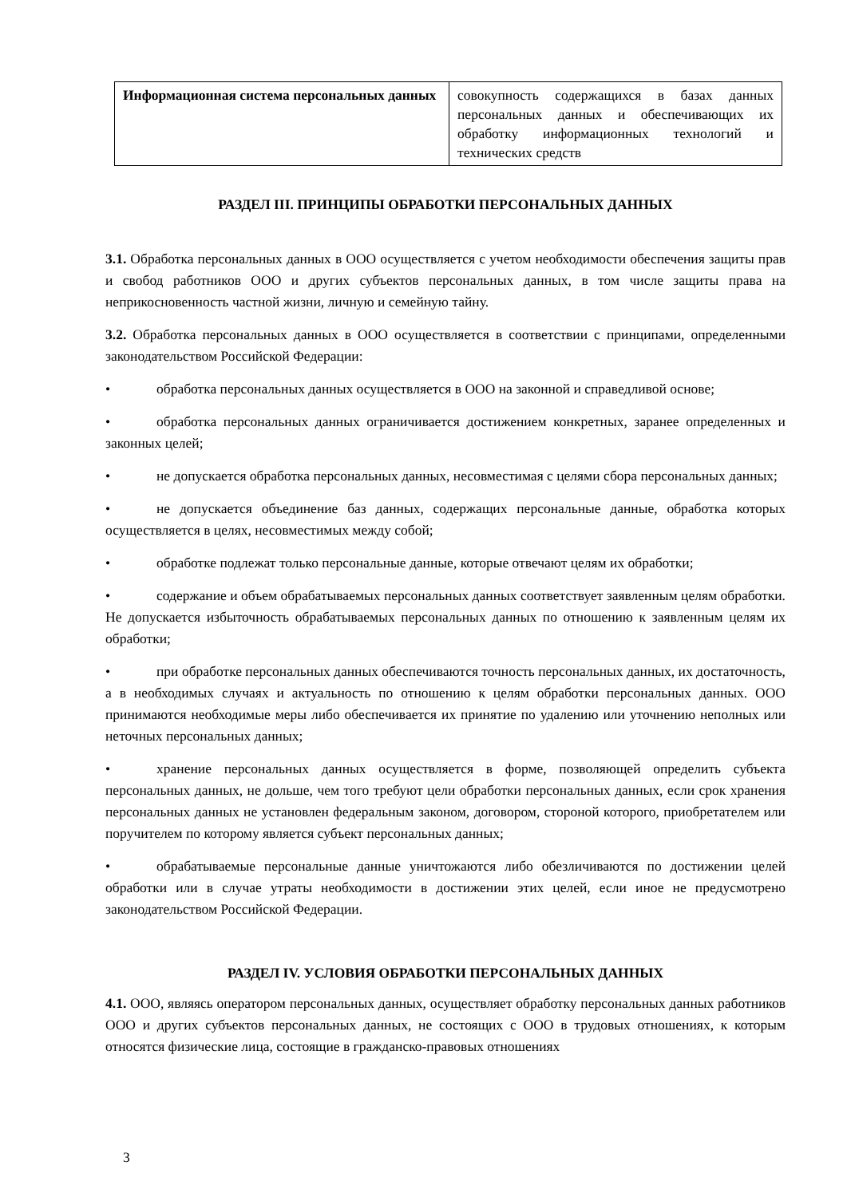| Информационная система персональных данных | совокупность содержащихся в базах данных персональных данных и обеспечивающих их обработку информационных технологий и технических средств |
РАЗДЕЛ III. ПРИНЦИПЫ ОБРАБОТКИ ПЕРСОНАЛЬНЫХ ДАННЫХ
3.1. Обработка персональных данных в ООО осуществляется с учетом необходимости обеспечения защиты прав и свобод работников ООО и других субъектов персональных данных, в том числе защиты права на неприкосновенность частной жизни, личную и семейную тайну.
3.2. Обработка персональных данных в ООО осуществляется в соответствии с принципами, определенными законодательством Российской Федерации:
• обработка персональных данных осуществляется в ООО на законной и справедливой основе;
• обработка персональных данных ограничивается достижением конкретных, заранее определенных и законных целей;
• не допускается обработка персональных данных, несовместимая с целями сбора персональных данных;
• не допускается объединение баз данных, содержащих персональные данные, обработка которых осуществляется в целях, несовместимых между собой;
• обработке подлежат только персональные данные, которые отвечают целям их обработки;
• содержание и объем обрабатываемых персональных данных соответствует заявленным целям обработки. Не допускается избыточность обрабатываемых персональных данных по отношению к заявленным целям их обработки;
• при обработке персональных данных обеспечиваются точность персональных данных, их достаточность, а в необходимых случаях и актуальность по отношению к целям обработки персональных данных. ООО принимаются необходимые меры либо обеспечивается их принятие по удалению или уточнению неполных или неточных персональных данных;
• хранение персональных данных осуществляется в форме, позволяющей определить субъекта персональных данных, не дольше, чем того требуют цели обработки персональных данных, если срок хранения персональных данных не установлен федеральным законом, договором, стороной которого, приобретателем или поручителем по которому является субъект персональных данных;
• обрабатываемые персональные данные уничтожаются либо обезличиваются по достижении целей обработки или в случае утраты необходимости в достижении этих целей, если иное не предусмотрено законодательством Российской Федерации.
РАЗДЕЛ IV. УСЛОВИЯ ОБРАБОТКИ ПЕРСОНАЛЬНЫХ ДАННЫХ
4.1. ООО, являясь оператором персональных данных, осуществляет обработку персональных данных работников ООО и других субъектов персональных данных, не состоящих с ООО в трудовых отношениях, к которым относятся физические лица, состоящие в гражданско-правовых отношениях
3